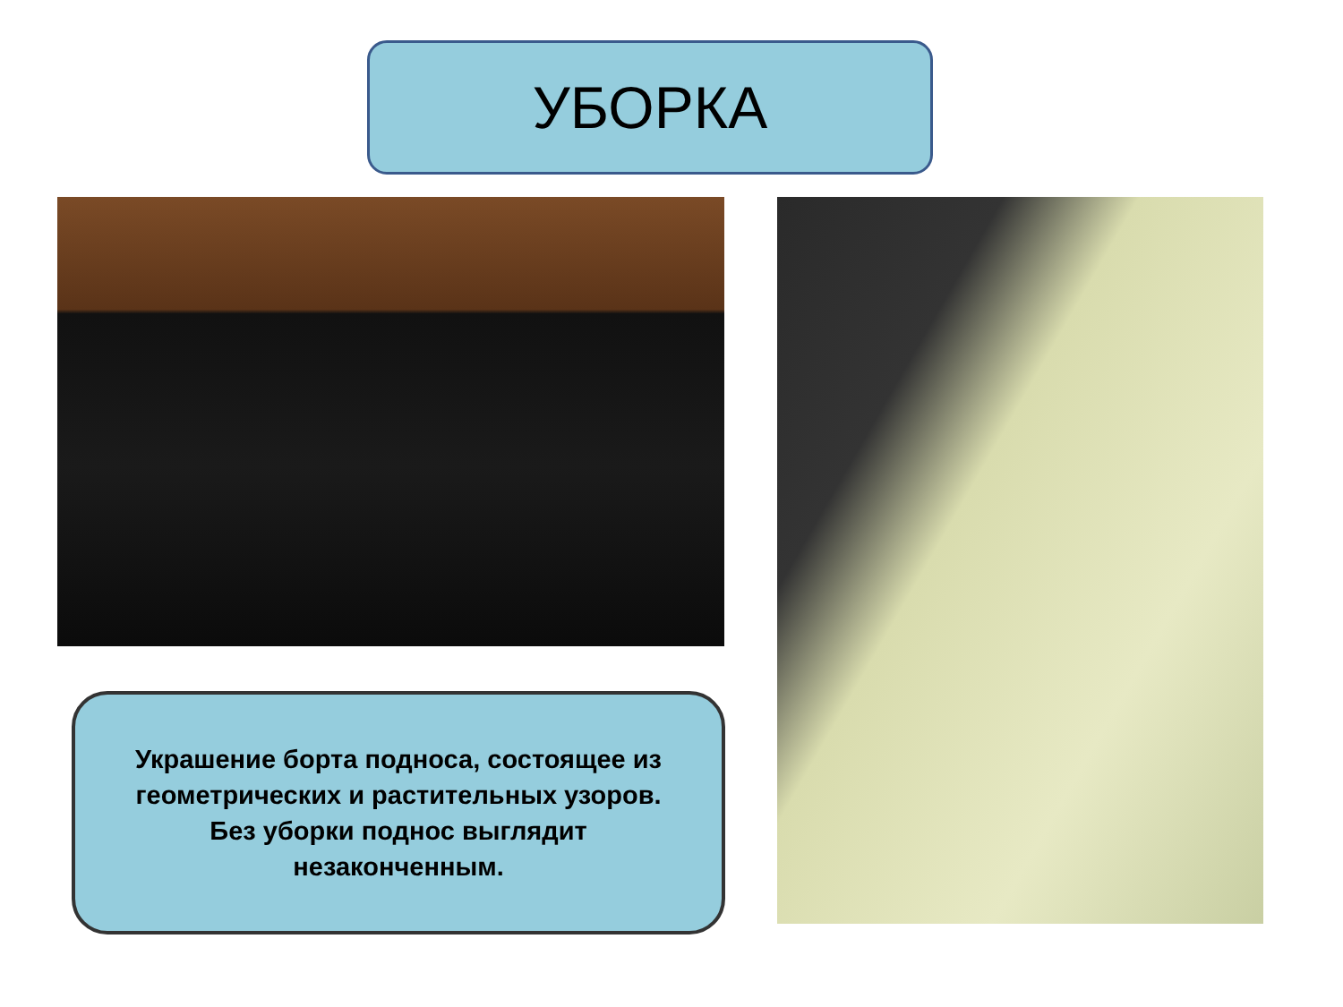УБОРКА
Украшение борта подноса, состоящее из геометрических и растительных узоров. Без уборки поднос выглядит незаконченным.